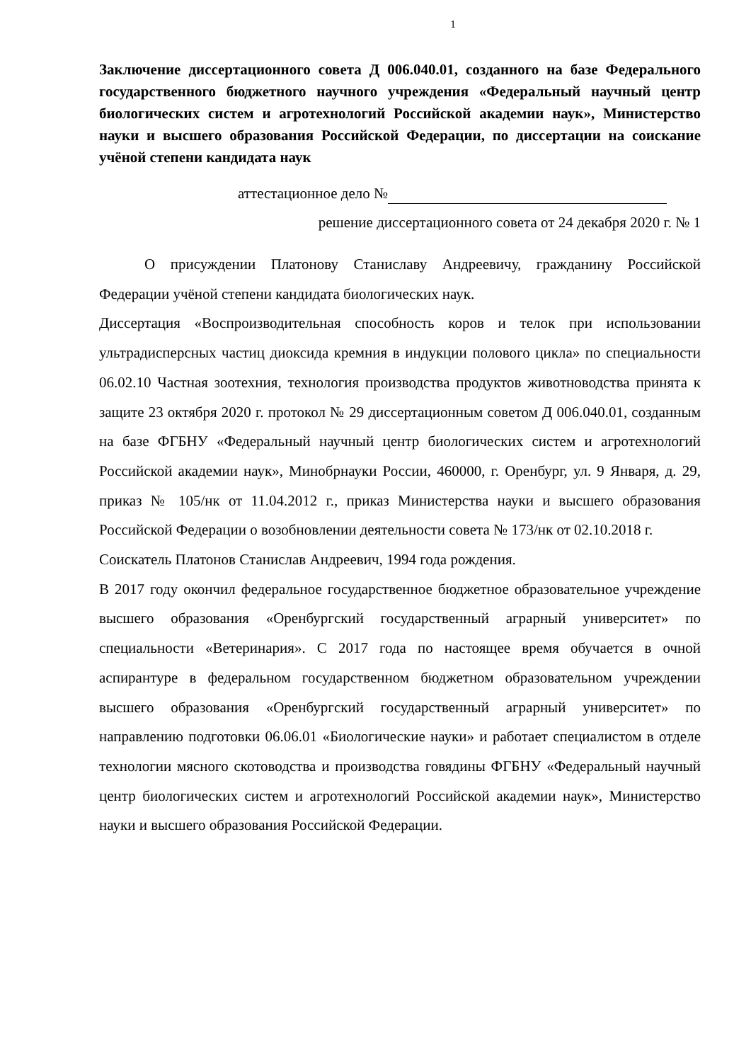1
Заключение диссертационного совета Д 006.040.01, созданного на базе Федерального государственного бюджетного научного учреждения «Федеральный научный центр биологических систем и агротехнологий Российской академии наук», Министерство науки и высшего образования Российской Федерации, по диссертации на соискание учёной степени кандидата наук
аттестационное дело №
решение диссертационного совета от 24 декабря 2020 г. № 1
О присуждении Платонову Станиславу Андреевичу, гражданину Российской Федерации учёной степени кандидата биологических наук.
Диссертация «Воспроизводительная способность коров и телок при использовании ультрадисперсных частиц диоксида кремния в индукции полового цикла» по специальности 06.02.10 Частная зоотехния, технология производства продуктов животноводства принята к защите 23 октября 2020 г. протокол № 29 диссертационным советом Д 006.040.01, созданным на базе ФГБНУ «Федеральный научный центр биологических систем и агротехнологий Российской академии наук», Минобрнауки России, 460000, г. Оренбург, ул. 9 Января, д. 29, приказ № 105/нк от 11.04.2012 г., приказ Министерства науки и высшего образования Российской Федерации о возобновлении деятельности совета № 173/нк от 02.10.2018 г.
Соискатель Платонов Станислав Андреевич, 1994 года рождения.
В 2017 году окончил федеральное государственное бюджетное образовательное учреждение высшего образования «Оренбургский государственный аграрный университет» по специальности «Ветеринария». С 2017 года по настоящее время обучается в очной аспирантуре в федеральном государственном бюджетном образовательном учреждении высшего образования «Оренбургский государственный аграрный университет» по направлению подготовки 06.06.01 «Биологические науки» и работает специалистом в отделе технологии мясного скотоводства и производства говядины ФГБНУ «Федеральный научный центр биологических систем и агротехнологий Российской академии наук», Министерство науки и высшего образования Российской Федерации.